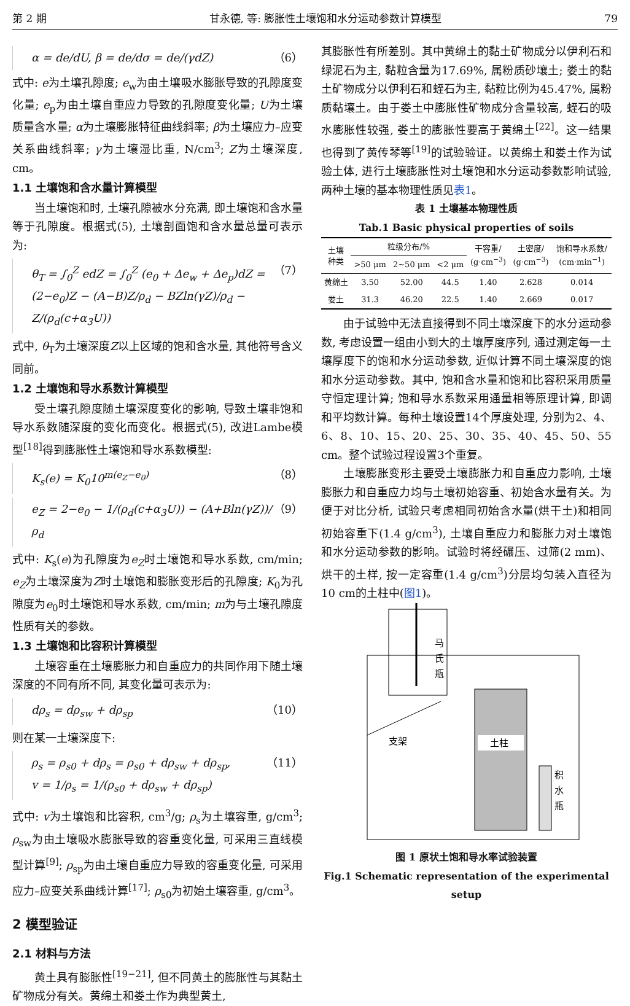第 2 期 甘永德, 等: 膨胀性土壤饱和水分运动参数计算模型 79
α = de/dU, β = de/dσ = de/(γdZ) （6）
式中: e为土壤孔隙度; e<sub>w</sub>为由土壤吸水膨胀导致的孔隙度变化量; e<sub>p</sub>为由土壤自重应力导致的孔隙度变化量; U为土壤质量含水量; α为土壤膨胀特征曲线斜率; β为土壤应力–应变关系曲线斜率; γ为土壤湿比重, N/cm<sup>3</sup>; Z为土壤深度, cm。
1.1 土壤饱和含水量计算模型
当土壤饱和时, 土壤孔隙被水分充满, 即土壤饱和含水量等于孔隙度。根据式(5), 土壤剖面饱和含水量总量可表示为:
θ<sub>T</sub> = ∫<sub>0</sub><sup>Z</sup> edZ = ∫<sub>0</sub><sup>Z</sup> (e<sub>0</sub> + Δe<sub>w</sub> + Δe<sub>p</sub>)dZ =
(2−e<sub>0</sub>)Z − (A−B)Z/ρ<sub>d</sub> − BZln(γZ)/ρ<sub>d</sub> − Z/(ρ<sub>d</sub>(c+α<sub>3</sub>U)) （7）
式中, θ<sub>T</sub>为土壤深度Z以上区域的饱和含水量, 其他符号含义同前。
1.2 土壤饱和导水系数计算模型
受土壤孔隙度随土壤深度变化的影响, 导致土壤非饱和导水系数随深度的变化而变化。根据式(5), 改进Lambe模型<sup>[18]</sup>得到膨胀性土壤饱和导水系数模型:
K<sub>s</sub>(e) = K<sub>0</sub>10<sup>m(e<sub>Z</sub>−e<sub>0</sub>)</sup> （8）
e<sub>Z</sub> = 2−e<sub>0</sub> − 1/(ρ<sub>d</sub>(c+α<sub>3</sub>U)) − (A+Bln(γZ))/ρ<sub>d</sub> （9）
式中: K<sub>s</sub>(e)为孔隙度为e<sub>Z</sub>时土壤饱和导水系数, cm/min; e<sub>Z</sub>为土壤深度为Z时土壤饱和膨胀变形后的孔隙度; K<sub>0</sub>为孔隙度为e<sub>0</sub>时土壤饱和导水系数, cm/min; m为与土壤孔隙度性质有关的参数。
1.3 土壤饱和比容积计算模型
土壤容重在土壤膨胀力和自重应力的共同作用下随土壤深度的不同有所不同, 其变化量可表示为:
dρ<sub>s</sub> = dρ<sub>sw</sub> + dρ<sub>sp</sub> （10）
则在某一土壤深度下:
ρ<sub>s</sub> = ρ<sub>s0</sub> + dρ<sub>s</sub> = ρ<sub>s0</sub> + dρ<sub>sw</sub> + dρ<sub>sp</sub>,
v = 1/ρ<sub>s</sub> = 1/(ρ<sub>s0</sub> + dρ<sub>sw</sub> + dρ<sub>sp</sub>) （11）
式中: v为土壤饱和比容积, cm<sup>3</sup>/g; ρ<sub>s</sub>为土壤容重, g/cm<sup>3</sup>; ρ<sub>sw</sub>为由土壤吸水膨胀导致的容重变化量, 可采用三直线模型计算<sup>[9]</sup>; ρ<sub>sp</sub>为由土壤自重应力导致的容重变化量, 可采用应力–应变关系曲线计算<sup>[17]</sup>; ρ<sub>s0</sub>为初始土壤容重, g/cm<sup>3</sup>。
2 模型验证
2.1 材料与方法
黄土具有膨胀性<sup>[19−21]</sup>, 但不同黄土的膨胀性与其黏土矿物成分有关。黄绵土和娄土作为典型黄土,
其膨胀性有所差别。其中黄绵土的黏土矿物成分以伊利石和绿泥石为主, 黏粒含量为17.69%, 属粉质砂壤土; 娄土的黏土矿物成分以伊利石和蛭石为主, 黏粒比例为45.47%, 属粉质黏壤土。由于娄土中膨胀性矿物成分含量较高, 蛭石的吸水膨胀性较强, 娄土的膨胀性要高于黄绵土<sup>[22]</sup>。这一结果也得到了黄传琴等<sup>[19]</sup>的试验验证。以黄绵土和娄土作为试验土体, 进行土壤膨胀性对土壤饱和水分运动参数影响试验, 两种土壤的基本物理性质见表1。
表 1 土壤基本物理性质
Tab.1 Basic physical properties of soils
| 土壤 种类 | 粒级分布/% | | | 干容重/ (g·cm<sup>−3</sup>) | 土密度/ (g·cm<sup>−3</sup>) | 饱和导水系数/ (cm·min<sup>−1</sup>) |
| --- | --- | --- | --- | --- | --- | --- |
| | >50 μm | 2~50 μm | <2 μm | | | |
| 黄绵土 | 3.50 | 52.00 | 44.5 | 1.40 | 2.628 | 0.014 |
| 娄土 | 31.3 | 46.20 | 22.5 | 1.40 | 2.669 | 0.017 |
由于试验中无法直接得到不同土壤深度下的水分运动参数, 考虑设置一组由小到大的土壤厚度序列, 通过测定每一土壤厚度下的饱和水分运动参数, 近似计算不同土壤深度的饱和水分运动参数。其中, 饱和含水量和饱和比容积采用质量守恒定理计算; 饱和导水系数采用通量相等原理计算, 即调和平均数计算。每种土壤设置14个厚度处理, 分别为2、4、6、8、10、15、20、25、30、35、40、45、50、55 cm。整个试验过程设置3个重复。
土壤膨胀变形主要受土壤膨胀力和自重应力影响, 土壤膨胀力和自重应力均与土壤初始容重、初始含水量有关。为便于对比分析, 试验只考虑相同初始含水量(烘干土)和相同初始容重下(1.4 g/cm<sup>3</sup>), 土壤自重应力和膨胀力对土壤饱和水分运动参数的影响。试验时将经碾压、过筛(2 mm)、烘干的土样, 按一定容重(1.4 g/cm<sup>3</sup>)分层均匀装入直径为10 cm的土柱中(图1)。
马
氏
瓶
土柱
支架
积
水
瓶
图 1 原状土饱和导水率试验装置
Fig.1 Schematic representation of the experimental setup